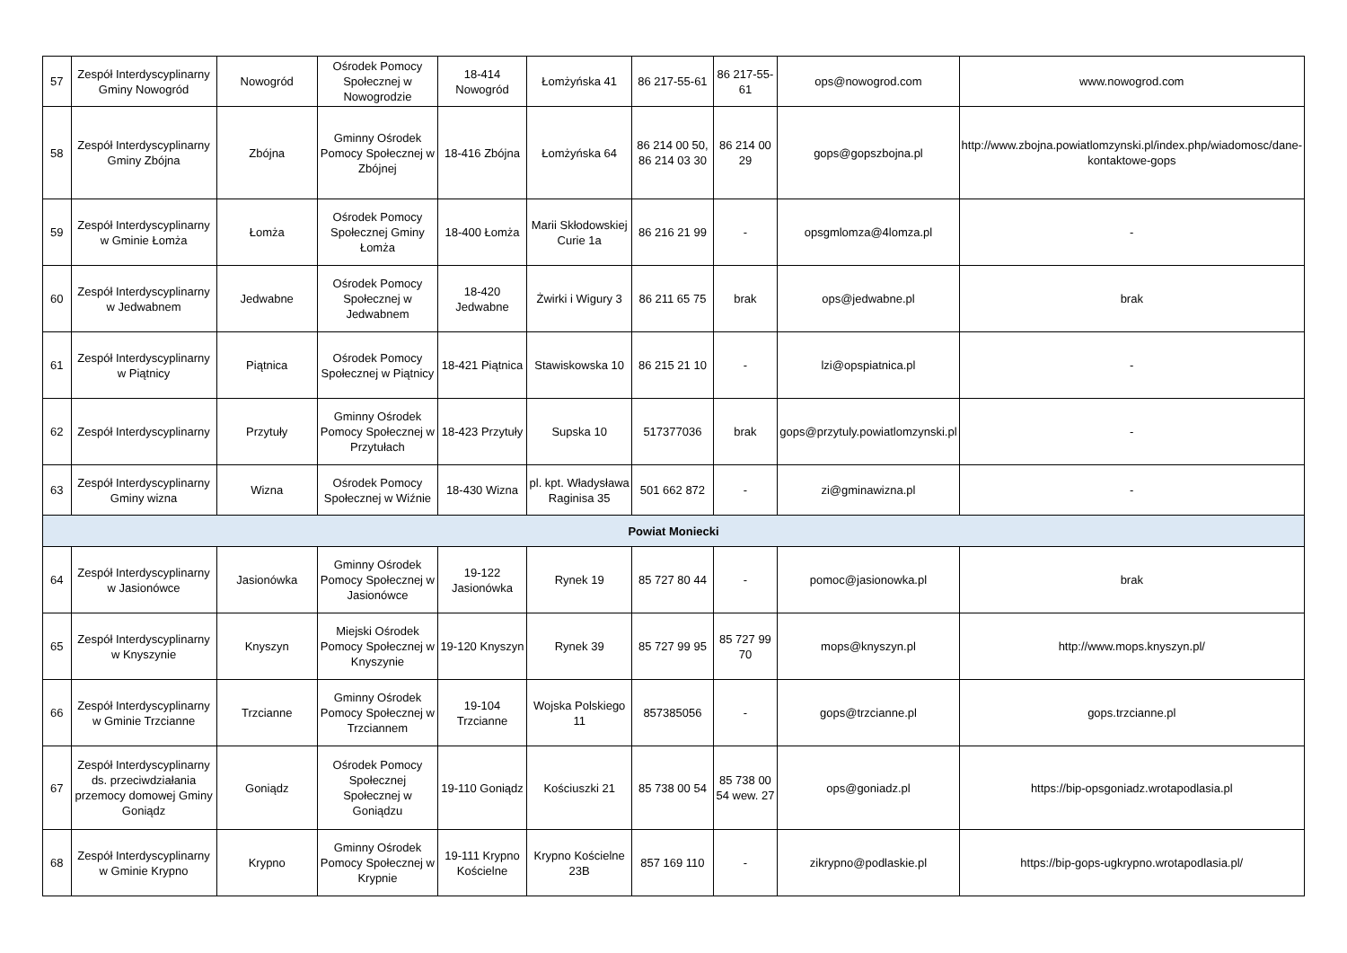| 57 | Zespół Interdyscyplinarny Gminy Nowogród | Nowogród | Ośrodek Pomocy Społecznej w Nowogrodzie | 18-414 Nowogród | Łomżyńska 41 | 86 217-55-61 | 86 217-55-61 | ops@nowogrod.com | www.nowogrod.com |
| 58 | Zespół Interdyscyplinarny Gminy Zbójna | Zbójna | Gminny Ośrodek Pomocy Społecznej w Zbójnej | 18-416 Zbójna | Łomżyńska 64 | 86 214 00 50, 86 214 03 30 | 86 214 00 29 | gops@gopszbojna.pl | http://www.zbojna.powiatlomzynski.pl/index.php/wiadomosc/dane-kontaktowe-gops |
| 59 | Zespół Interdyscyplinarny w Gminie Łomża | Łomża | Ośrodek Pomocy Społecznej Gminy Łomża | 18-400 Łomża | Marii Skłodowskiej Curie 1a | 86 216 21 99 | - | opsgmlomza@4lomza.pl | - |
| 60 | Zespół Interdyscyplinarny w Jedwabnem | Jedwabne | Ośrodek Pomocy Społecznej w Jedwabnem | 18-420 Jedwabne | Żwirki i Wigury 3 | 86 211 65 75 | brak | ops@jedwabne.pl | brak |
| 61 | Zespół Interdyscyplinarny w Piątnicy | Piątnica | Ośrodek Pomocy Społecznej w Piątnicy | 18-421 Piątnica | Stawiskowska 10 | 86 215 21 10 | - | lzi@opspiatnica.pl | - |
| 62 | Zespół Interdyscyplinarny | Przytuły | Gminny Ośrodek Pomocy Społecznej w Przytułach | 18-423 Przytuły | Supska 10 | 517377036 | brak | gops@przytuly.powiatlomzynski.pl | - |
| 63 | Zespół Interdyscyplinarny Gminy wizna | Wizna | Ośrodek Pomocy Społecznej w Wiźnie | 18-430 Wizna | pl. kpt. Władysława Raginisa 35 | 501 662 872 | - | zi@gminawizna.pl | - |
| Powiat Moniecki | | | | | | | | | |
| 64 | Zespół Interdyscyplinarny w Jasionówce | Jasionówka | Gminny Ośrodek Pomocy Społecznej w Jasionówce | 19-122 Jasionówka | Rynek 19 | 85 727 80 44 | - | pomoc@jasionowka.pl | brak |
| 65 | Zespół Interdyscyplinarny w Knyszynie | Knyszyn | Miejski Ośrodek Pomocy Społecznej w Knyszynie | 19-120 Knyszyn | Rynek 39 | 85 727 99 95 | 85 727 99 70 | mops@knyszyn.pl | http://www.mops.knyszyn.pl/ |
| 66 | Zespół Interdyscyplinarny w Gminie Trzcianne | Trzcianne | Gminny Ośrodek Pomocy Społecznej w Trzciannem | 19-104 Trzcianne | Wojska Polskiego 11 | 857385056 | - | gops@trzcianne.pl | gops.trzcianne.pl |
| 67 | Zespół Interdyscyplinarny ds. przeciwdziałania przemocy domowej Gminy Goniądz | Goniądz | Ośrodek Pomocy Społecznej Społecznej w Goniądzu | 19-110 Goniądz | Kościuszki 21 | 85 738 00 54 | 85 738 00 54 wew. 27 | ops@goniadz.pl | https://bip-opsgoniadz.wrotapodlasia.pl |
| 68 | Zespół Interdyscyplinarny w Gminie Krypno | Krypno | Gminny Ośrodek Pomocy Społecznej w Krypnie | 19-111 Krypno Kościelne | Krypno Kościelne 23B | 857 169 110 | - | zikrypno@podlaskie.pl | https://bip-gops-ugkrypno.wrotapodlasia.pl/ |